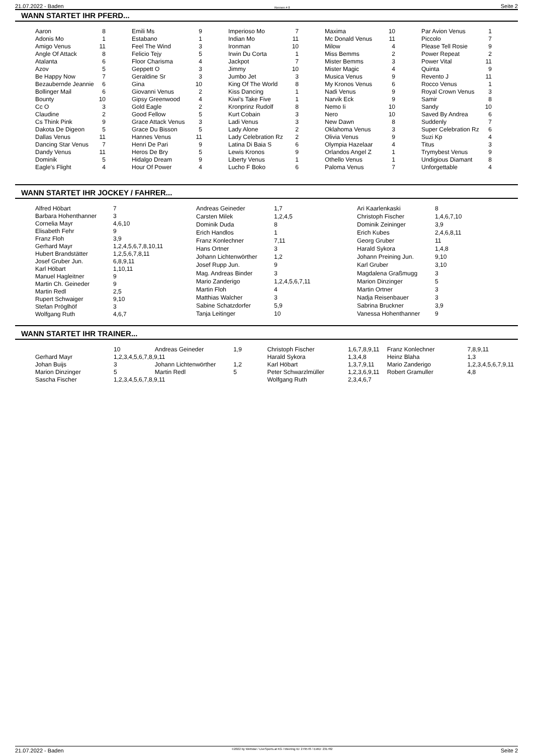21.07.2022 - Baden Rennen # 8 Seite 2
WANN STARTET IHR PFERD...
| Aaron | 8 |
| Adonis Mo | 1 |
| Amigo Venus | 11 |
| Angle Of Attack | 8 |
| Atalanta | 6 |
| Azov | 5 |
| Be Happy Now | 7 |
| Bezaubernde Jeannie | 6 |
| Bollinger Mail | 6 |
| Bounty | 10 |
| Cc O | 3 |
| Claudine | 2 |
| Cs Think Pink | 9 |
| Dakota De Digeon | 5 |
| Dallas Venus | 11 |
| Dancing Star Venus | 7 |
| Dandy Venus | 11 |
| Dominik | 5 |
| Eagle's Flight | 4 |
| Emili Ms | 9 |
| Estabano | 1 |
| Feel The Wind | 3 |
| Felicio Tejy | 5 |
| Floor Charisma | 4 |
| Geppett O | 3 |
| Geraldine Sr | 3 |
| Gina | 10 |
| Giovanni Venus | 2 |
| Gipsy Greenwood | 4 |
| Gold Eagle | 2 |
| Good Fellow | 5 |
| Grace Attack Venus | 3 |
| Grace Du Bisson | 5 |
| Hannes Venus | 11 |
| Henri De Pari | 9 |
| Heros De Bry | 5 |
| Hidalgo Dream | 9 |
| Hour Of Power | 4 |
| Imperioso Mo | 7 |
| Indian Mo | 11 |
| Ironman | 10 |
| Irwin Du Corta | 1 |
| Jackpot | 7 |
| Jimmy | 10 |
| Jumbo Jet | 3 |
| King Of The World | 8 |
| Kiss Dancing | 1 |
| Kiwi's Take Five | 1 |
| Kronprinz Rudolf | 8 |
| Kurt Cobain | 3 |
| Ladi Venus | 3 |
| Lady Alone | 2 |
| Lady Celebration Rz | 2 |
| Latina Di Baia S | 6 |
| Lewis Kronos | 9 |
| Liberty Venus | 1 |
| Lucho F Boko | 6 |
| Maxima | 10 |
| Mc Donald Venus | 11 |
| Milow | 4 |
| Miss Bemms | 2 |
| Mister Bemms | 3 |
| Mister Magic | 4 |
| Musica Venus | 9 |
| My Kronos Venus | 6 |
| Nadi Venus | 9 |
| Narvik Eck | 9 |
| Nemo Ii | 10 |
| Nero | 10 |
| New Dawn | 8 |
| Oklahoma Venus | 3 |
| Olivia Venus | 9 |
| Olympia Hazelaar | 4 |
| Orlandos Angel Z | 1 |
| Othello Venus | 1 |
| Paloma Venus | 7 |
| Par Avion Venus | 1 |
| Piccolo | 7 |
| Please Tell Rosie | 9 |
| Power Repeat | 2 |
| Power Vital | 11 |
| Quinta | 9 |
| Revento J | 11 |
| Rocco Venus | 1 |
| Royal Crown Venus | 3 |
| Samir | 8 |
| Sandy | 10 |
| Saved By Andrea | 6 |
| Suddenly | 7 |
| Super Celebration Rz | 6 |
| Suzi Kp | 4 |
| Titus | 3 |
| Trymybest Venus | 9 |
| Undigious Diamant | 8 |
| Unforgettable | 4 |
WANN STARTET IHR JOCKEY / FAHRER...
| Alfred Höbart | 7 |
| Barbara Hohenthanner | 3 |
| Cornelia Mayr | 4,6,10 |
| Elisabeth Fehr | 9 |
| Franz Floh | 3,9 |
| Gerhard Mayr | 1,2,4,5,6,7,8,10,11 |
| Hubert Brandstätter | 1,2,5,6,7,8,11 |
| Josef Gruber Jun. | 6,8,9,11 |
| Karl Höbart | 1,10,11 |
| Manuel Hagleitner | 9 |
| Martin Ch. Geineder | 9 |
| Martin Redl | 2,5 |
| Rupert Schwaiger | 9,10 |
| Stefan Pröglhöf | 3 |
| Wolfgang Ruth | 4,6,7 |
| Andreas Geineder | 1,7 |
| Carsten Milek | 1,2,4,5 |
| Dominik Duda | 8 |
| Erich Handlos | 1 |
| Franz Konlechner | 7,11 |
| Hans Ortner | 3 |
| Johann Lichtenwörther | 1,2 |
| Josef Rupp Jun. | 9 |
| Mag. Andreas Binder | 3 |
| Mario Zanderigo | 1,2,4,5,6,7,11 |
| Martin Floh | 4 |
| Matthias Walcher | 3 |
| Sabine Schatzdorfer | 5,9 |
| Tanja Leitinger | 10 |
| Ari Kaarlenkaski | 8 |
| Christoph Fischer | 1,4,6,7,10 |
| Dominik Zeininger | 3,9 |
| Erich Kubes | 2,4,6,8,11 |
| Georg Gruber | 11 |
| Harald Sykora | 1,4,8 |
| Johann Preining Jun. | 9,10 |
| Karl Gruber | 3,10 |
| Magdalena Graßmugg | 3 |
| Marion Dinzinger | 5 |
| Martin Ortner | 3 |
| Nadja Reisenbauer | 3 |
| Sabrina Bruckner | 3,9 |
| Vanessa Hohenthanner | 9 |
WANN STARTET IHR TRAINER...
| | 10 | Andreas Geineder | 1,9 |
| Gerhard Mayr | 1,2,3,4,5,6,7,8,9,11 | | |
| Johan Buijs | 3 | Johann Lichtenwörther | 1,2 |
| Marion Dinzinger | 5 | Martin Redl | 5 |
| Sascha Fischer | 1,2,3,4,5,6,7,8,9,11 | | |
| Christoph Fischer | 1,6,7,8,9,11 | Franz Konlechner | 7,8,9,11 |
| Harald Sykora | 1,3,4,8 | Heinz Blaha | 1,3 |
| Karl Höbart | 1,3,7,9,11 | Mario Zanderigo | 1,2,3,4,5,6,7,9,11 |
| Peter Schwarzlmüller | 1,2,3,6,9,11 | Robert Gramuller | 4,8 |
| Wolfgang Ruth | 2,3,4,6,7 | | |
21.07.2022 - Baden ©2022 by Wettstar / LiveSports.at KG / Meeting ID: 279578 / ExtID: 231782 Seite 2